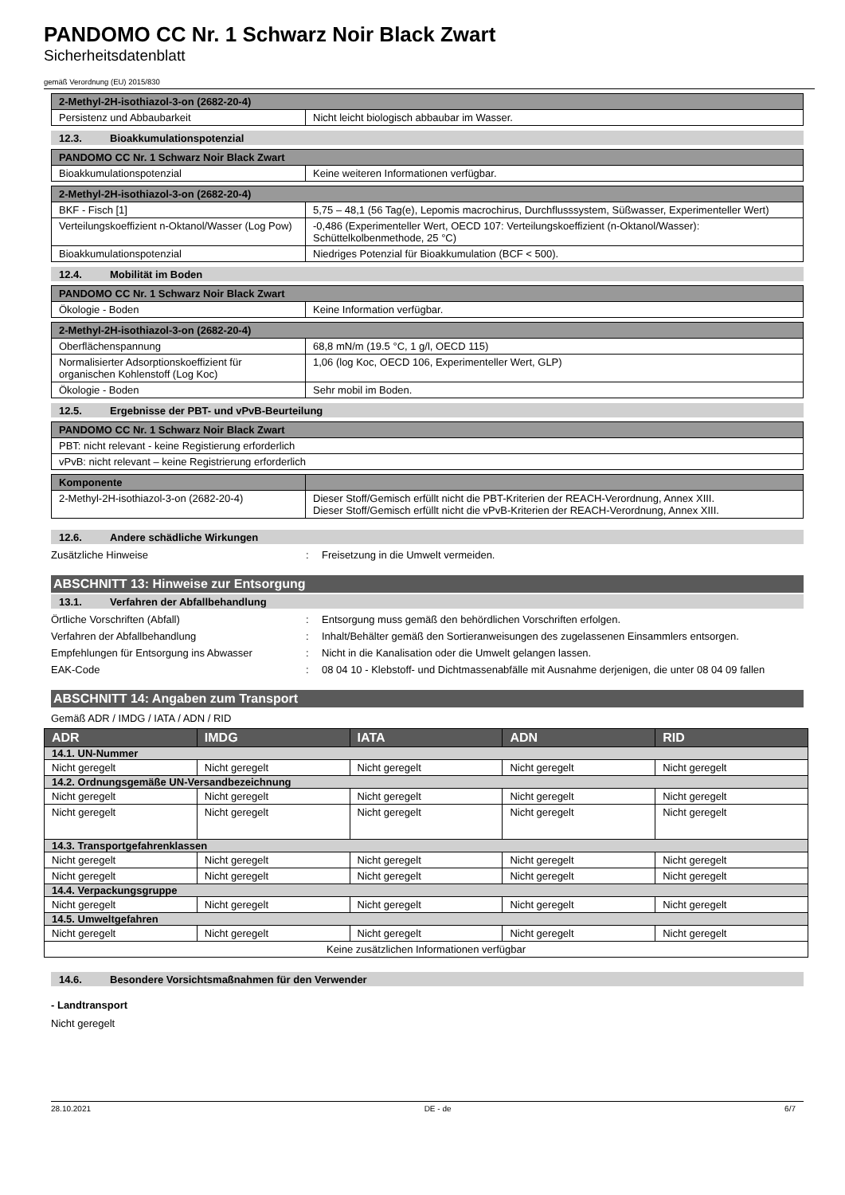PANDOMO CC Nr. 1 Schwarz Noir Black Zwart
Sicherheitsdatenblatt
gemäß Verordnung (EU) 2015/830
| 2-Methyl-2H-isothiazol-3-on (2682-20-4) | |
| --- | --- |
| Persistenz und Abbaubarkeit | Nicht leicht biologisch abbaubar im Wasser. |
12.3. Bioakkumulationspotenzial
| PANDOMO CC Nr. 1 Schwarz Noir Black Zwart | |
| --- | --- |
| Bioakkumulationspotenzial | Keine weiteren Informationen verfügbar. |
| 2-Methyl-2H-isothiazol-3-on (2682-20-4) | |
| --- | --- |
| BKF - Fisch [1] | 5,75 – 48,1 (56 Tag(e), Lepomis macrochirus, Durchflusssystem, Süßwasser, Experimenteller Wert) |
| Verteilungskoeffizient n-Oktanol/Wasser (Log Pow) | -0,486 (Experimenteller Wert, OECD 107: Verteilungskoeffizient (n-Oktanol/Wasser): Schüttelkolbenmethode, 25 °C) |
| Bioakkumulationspotenzial | Niedriges Potenzial für Bioakkumulation (BCF < 500). |
12.4. Mobilität im Boden
| PANDOMO CC Nr. 1 Schwarz Noir Black Zwart | |
| --- | --- |
| Ökologie - Boden | Keine Information verfügbar. |
| 2-Methyl-2H-isothiazol-3-on (2682-20-4) | |
| --- | --- |
| Oberflächenspannung | 68,8 mN/m (19.5 °C, 1 g/l, OECD 115) |
| Normalisierter Adsorptionskoeffizient für organischen Kohlenstoff (Log Koc) | 1,06 (log Koc, OECD 106, Experimenteller Wert, GLP) |
| Ökologie - Boden | Sehr mobil im Boden. |
12.5. Ergebnisse der PBT- und vPvB-Beurteilung
| PANDOMO CC Nr. 1 Schwarz Noir Black Zwart |
| --- |
| PBT: nicht relevant - keine Registierung erforderlich |
| vPvB: nicht relevant – keine Registrierung erforderlich |
| Komponente | |
| --- | --- |
| 2-Methyl-2H-isothiazol-3-on (2682-20-4) | Dieser Stoff/Gemisch erfüllt nicht die PBT-Kriterien der REACH-Verordnung, Annex XIII. Dieser Stoff/Gemisch erfüllt nicht die vPvB-Kriterien der REACH-Verordnung, Annex XIII. |
12.6. Andere schädliche Wirkungen
Zusätzliche Hinweise : Freisetzung in die Umwelt vermeiden.
ABSCHNITT 13: Hinweise zur Entsorgung
13.1. Verfahren der Abfallbehandlung
Örtliche Vorschriften (Abfall) : Entsorgung muss gemäß den behördlichen Vorschriften erfolgen.
Verfahren der Abfallbehandlung : Inhalt/Behälter gemäß den Sortieranweisungen des zugelassenen Einsammlers entsorgen.
Empfehlungen für Entsorgung ins Abwasser : Nicht in die Kanalisation oder die Umwelt gelangen lassen.
EAK-Code : 08 04 10 - Klebstoff- und Dichtmassenabfälle mit Ausnahme derjenigen, die unter 08 04 09 fallen
ABSCHNITT 14: Angaben zum Transport
Gemäß ADR / IMDG / IATA / ADN / RID
| ADR | IMDG | IATA | ADN | RID |
| --- | --- | --- | --- | --- |
| 14.1. UN-Nummer | | | | |
| Nicht geregelt | Nicht geregelt | Nicht geregelt | Nicht geregelt | Nicht geregelt |
| 14.2. Ordnungsgemäße UN-Versandbezeichnung | | | | |
| Nicht geregelt | Nicht geregelt | Nicht geregelt | Nicht geregelt | Nicht geregelt |
| Nicht geregelt | Nicht geregelt | Nicht geregelt | Nicht geregelt | Nicht geregelt |
| 14.3. Transportgefahrenklassen | | | | |
| Nicht geregelt | Nicht geregelt | Nicht geregelt | Nicht geregelt | Nicht geregelt |
| Nicht geregelt | Nicht geregelt | Nicht geregelt | Nicht geregelt | Nicht geregelt |
| 14.4. Verpackungsgruppe | | | | |
| Nicht geregelt | Nicht geregelt | Nicht geregelt | Nicht geregelt | Nicht geregelt |
| 14.5. Umweltgefahren | | | | |
| Nicht geregelt | Nicht geregelt | Nicht geregelt | Nicht geregelt | Nicht geregelt |
| Keine zusätzlichen Informationen verfügbar | | | | |
14.6. Besondere Vorsichtsmaßnahmen für den Verwender
- Landtransport
Nicht geregelt
28.10.2021 DE - de 6/7